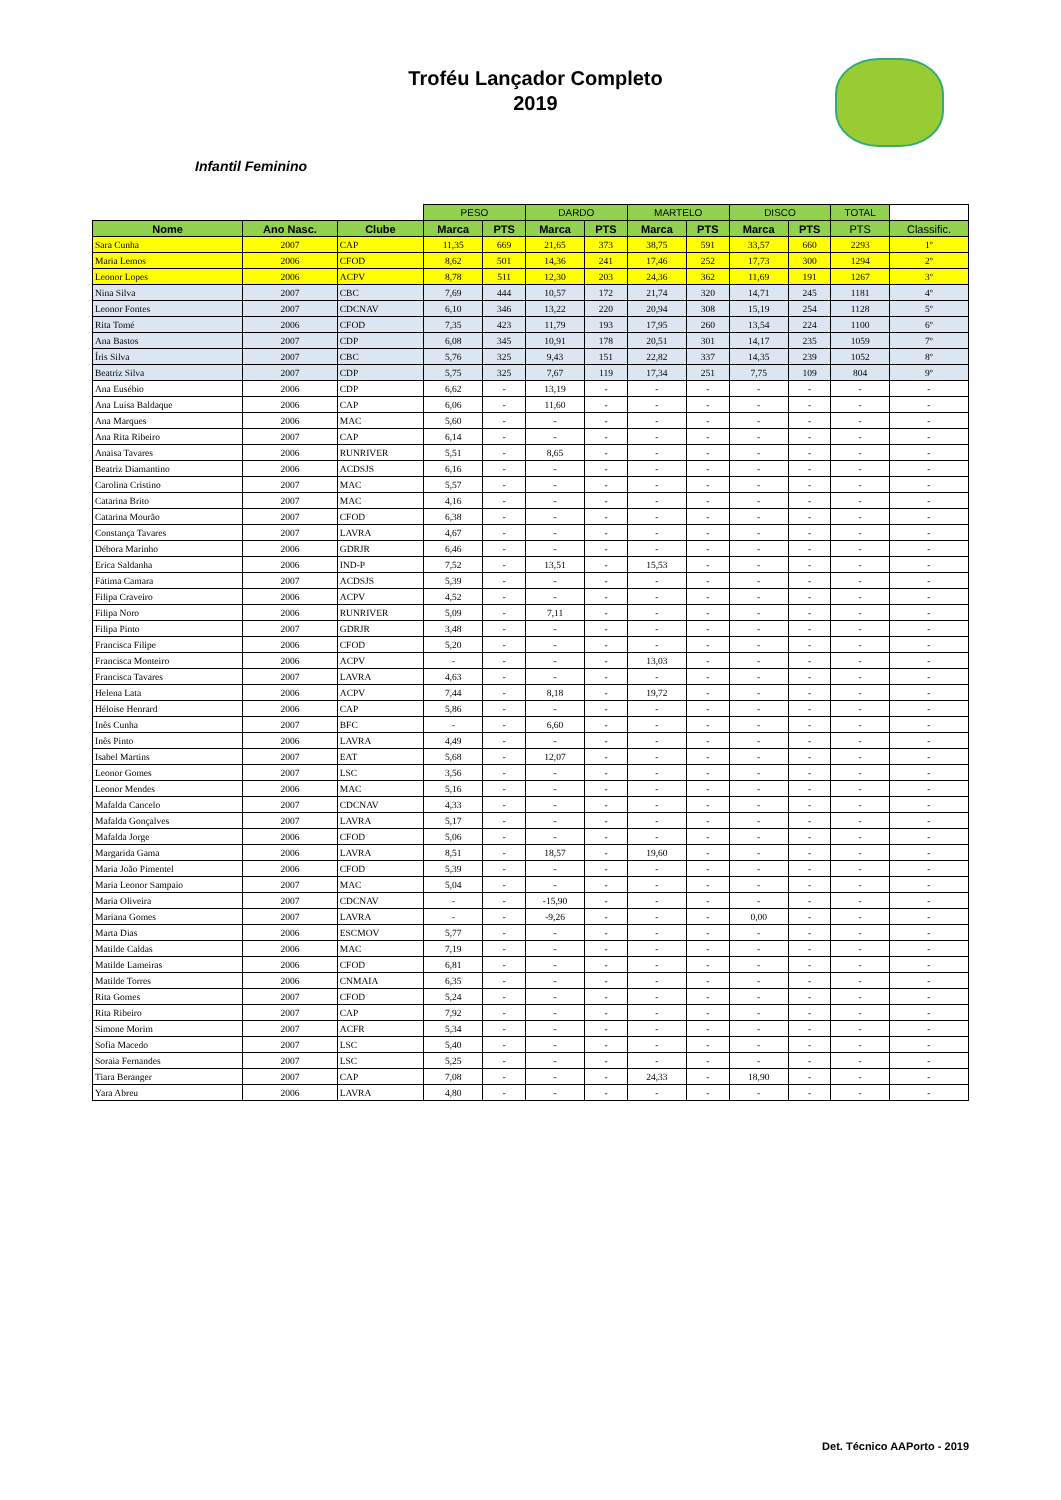Troféu Lançador Completo
2019
Infantil Feminino
| | | | PESO | | DARDO | | MARTELO | | DISCO | | TOTAL | |
| --- | --- | --- | --- | --- | --- | --- | --- | --- | --- | --- | --- | --- |
| Nome | Ano Nasc. | Clube | Marca | PTS | Marca | PTS | Marca | PTS | Marca | PTS | PTS | Classific. |
| Sara Cunha | 2007 | CAP | 11,35 | 669 | 21,65 | 373 | 38,75 | 591 | 33,57 | 660 | 2293 | 1º |
| Maria Lemos | 2006 | CFOD | 8,62 | 501 | 14,36 | 241 | 17,46 | 252 | 17,73 | 300 | 1294 | 2º |
| Leonor Lopes | 2006 | ACPV | 8,78 | 511 | 12,30 | 203 | 24,36 | 362 | 11,69 | 191 | 1267 | 3º |
| Nina Silva | 2007 | CBC | 7,69 | 444 | 10,57 | 172 | 21,74 | 320 | 14,71 | 245 | 1181 | 4º |
| Leonor Fontes | 2007 | CDCNAV | 6,10 | 346 | 13,22 | 220 | 20,94 | 308 | 15,19 | 254 | 1128 | 5º |
| Rita Tomé | 2006 | CFOD | 7,35 | 423 | 11,79 | 193 | 17,95 | 260 | 13,54 | 224 | 1100 | 6º |
| Ana Bastos | 2007 | CDP | 6,08 | 345 | 10,91 | 178 | 20,51 | 301 | 14,17 | 235 | 1059 | 7º |
| Íris Silva | 2007 | CBC | 5,76 | 325 | 9,43 | 151 | 22,82 | 337 | 14,35 | 239 | 1052 | 8º |
| Beatriz Silva | 2007 | CDP | 5,75 | 325 | 7,67 | 119 | 17,34 | 251 | 7,75 | 109 | 804 | 9º |
| Ana Eusébio | 2006 | CDP | 6,62 | - | 13,19 | - | - | - | - | - | - | - |
| Ana Luísa Baldaque | 2006 | CAP | 6,06 | - | 11,60 | - | - | - | - | - | - | - |
| Ana Marques | 2006 | MAC | 5,60 | - | - | - | - | - | - | - | - | - |
| Ana Rita Ribeiro | 2007 | CAP | 6,14 | - | - | - | - | - | - | - | - | - |
| Anaisa Tavares | 2006 | RUNRIVER | 5,51 | - | 8,65 | - | - | - | - | - | - | - |
| Beatriz Diamantino | 2006 | ACDSJS | 6,16 | - | - | - | - | - | - | - | - | - |
| Carolina Cristino | 2007 | MAC | 5,57 | - | - | - | - | - | - | - | - | - |
| Catarina Brito | 2007 | MAC | 4,16 | - | - | - | - | - | - | - | - | - |
| Catarina Mourão | 2007 | CFOD | 6,38 | - | - | - | - | - | - | - | - | - |
| Constança Tavares | 2007 | LAVRA | 4,67 | - | - | - | - | - | - | - | - | - |
| Débora Marinho | 2006 | GDRJR | 6,46 | - | - | - | - | - | - | - | - | - |
| Erica Saldanha | 2006 | IND-P | 7,52 | - | 13,51 | - | 15,53 | - | - | - | - | - |
| Fátima Camara | 2007 | ACDSJS | 5,39 | - | - | - | - | - | - | - | - | - |
| Filipa Craveiro | 2006 | ACPV | 4,52 | - | - | - | - | - | - | - | - | - |
| Filipa Noro | 2006 | RUNRIVER | 5,09 | - | 7,11 | - | - | - | - | - | - | - |
| Filipa Pinto | 2007 | GDRJR | 3,48 | - | - | - | - | - | - | - | - | - |
| Francisca Filipe | 2006 | CFOD | 5,20 | - | - | - | - | - | - | - | - | - |
| Francisca Monteiro | 2006 | ACPV | - | - | - | - | 13,03 | - | - | - | - | - |
| Francisca Tavares | 2007 | LAVRA | 4,63 | - | - | - | - | - | - | - | - | - |
| Helena Lata | 2006 | ACPV | 7,44 | - | 8,18 | - | 19,72 | - | - | - | - | - |
| Héloise Henrard | 2006 | CAP | 5,86 | - | - | - | - | - | - | - | - | - |
| Inês Cunha | 2007 | BFC | - | - | 6,60 | - | - | - | - | - | - | - |
| Inês Pinto | 2006 | LAVRA | 4,49 | - | - | - | - | - | - | - | - | - |
| Isabel Martins | 2007 | EAT | 5,68 | - | 12,07 | - | - | - | - | - | - | - |
| Leonor Gomes | 2007 | LSC | 3,56 | - | - | - | - | - | - | - | - | - |
| Leonor Mendes | 2006 | MAC | 5,16 | - | - | - | - | - | - | - | - | - |
| Mafalda Cancelo | 2007 | CDCNAV | 4,33 | - | - | - | - | - | - | - | - | - |
| Mafalda Gonçalves | 2007 | LAVRA | 5,17 | - | - | - | - | - | - | - | - | - |
| Mafalda Jorge | 2006 | CFOD | 5,06 | - | - | - | - | - | - | - | - | - |
| Margarida Gama | 2006 | LAVRA | 8,51 | - | 18,57 | - | 19,60 | - | - | - | - | - |
| Maria João Pimentel | 2006 | CFOD | 5,39 | - | - | - | - | - | - | - | - | - |
| Maria Leonor Sampaio | 2007 | MAC | 5,04 | - | - | - | - | - | - | - | - | - |
| Maria Oliveira | 2007 | CDCNAV | - | - | -15,90 | - | - | - | - | - | - | - |
| Mariana Gomes | 2007 | LAVRA | - | - | -9,26 | - | - | - | 0,00 | - | - | - |
| Marta Dias | 2006 | ESCMOV | 5,77 | - | - | - | - | - | - | - | - | - |
| Matilde Caldas | 2006 | MAC | 7,19 | - | - | - | - | - | - | - | - | - |
| Matilde Lameiras | 2006 | CFOD | 6,81 | - | - | - | - | - | - | - | - | - |
| Matilde Torres | 2006 | CNMAIA | 6,35 | - | - | - | - | - | - | - | - | - |
| Rita Gomes | 2007 | CFOD | 5,24 | - | - | - | - | - | - | - | - | - |
| Rita Ribeiro | 2007 | CAP | 7,92 | - | - | - | - | - | - | - | - | - |
| Simone Morim | 2007 | ACFR | 5,34 | - | - | - | - | - | - | - | - | - |
| Sofia Macedo | 2007 | LSC | 5,40 | - | - | - | - | - | - | - | - | - |
| Soraia Fernandes | 2007 | LSC | 5,25 | - | - | - | - | - | - | - | - | - |
| Tiara Beranger | 2007 | CAP | 7,08 | - | - | - | 24,33 | - | 18,90 | - | - | - |
| Yara Abreu | 2006 | LAVRA | 4,80 | - | - | - | - | - | - | - | - | - |
Det. Técnico AAPorto - 2019